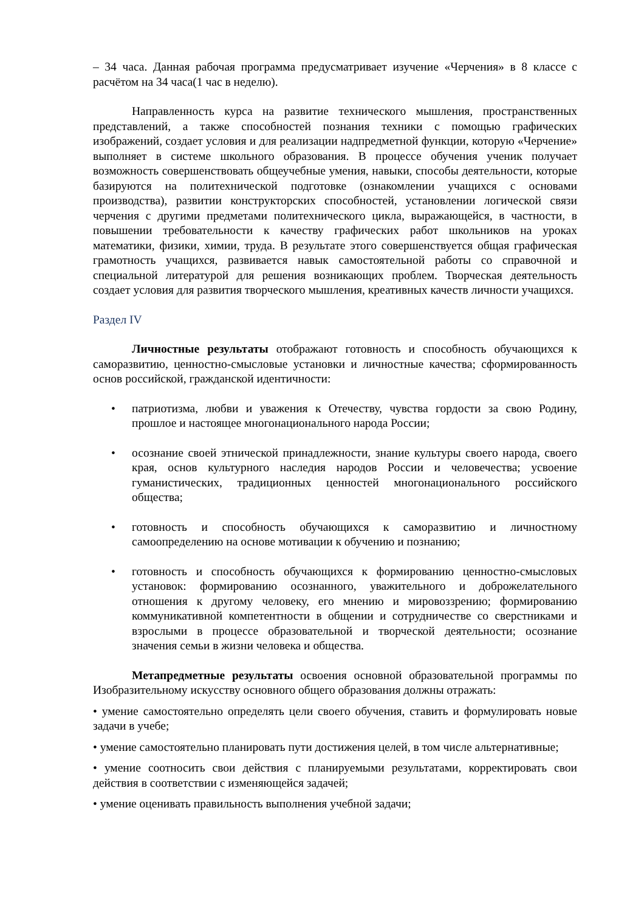– 34 часа. Данная рабочая программа предусматривает изучение «Черчения» в 8 классе с расчётом на 34 часа(1 час в неделю).
Направленность курса на развитие технического мышления, пространственных представлений, а также способностей познания техники с помощью графических изображений, создает условия и для реализации надпредметной функции, которую «Черчение» выполняет в системе школьного образования. В процессе обучения ученик получает возможность совершенствовать общеучебные умения, навыки, способы деятельности, которые базируются на политехнической подготовке (ознакомлении учащихся с основами производства), развитии конструкторских способностей, установлении логической связи черчения с другими предметами политехнического цикла, выражающейся, в частности, в повышении требовательности к качеству графических работ школьников на уроках математики, физики, химии, труда. В результате этого совершенствуется общая графическая грамотность учащихся, развивается навык самостоятельной работы со справочной и специальной литературой для решения возникающих проблем. Творческая деятельность создает условия для развития творческого мышления, креативных качеств личности учащихся.
Раздел IV
Личностные результаты отображают готовность и способность обучающихся к саморазвитию, ценностно-смысловые установки и личностные качества; сформированность основ российской, гражданской идентичности:
• патриотизма, любви и уважения к Отечеству, чувства гордости за свою Родину, прошлое и настоящее многонационального народа России;
• осознание своей этнической принадлежности, знание культуры своего народа, своего края, основ культурного наследия народов России и человечества; усвоение гуманистических, традиционных ценностей многонационального российского общества;
• готовность и способность обучающихся к саморазвитию и личностному самоопределению на основе мотивации к обучению и познанию;
• готовность и способность обучающихся к формированию ценностно-смысловых установок: формированию осознанного, уважительного и доброжелательного отношения к другому человеку, его мнению и мировоззрению; формированию коммуникативной компетентности в общении и сотрудничестве со сверстниками и взрослыми в процессе образовательной и творческой деятельности; осознание значения семьи в жизни человека и общества.
Метапредметные результаты освоения основной образовательной программы по Изобразительному искусству основного общего образования должны отражать:
• умение самостоятельно определять цели своего обучения, ставить и формулировать новые задачи в учебе;
• умение самостоятельно планировать пути достижения целей, в том числе альтернативные;
• умение соотносить свои действия с планируемыми результатами, корректировать свои действия в соответствии с изменяющейся задачей;
• умение оценивать правильность выполнения учебной задачи;